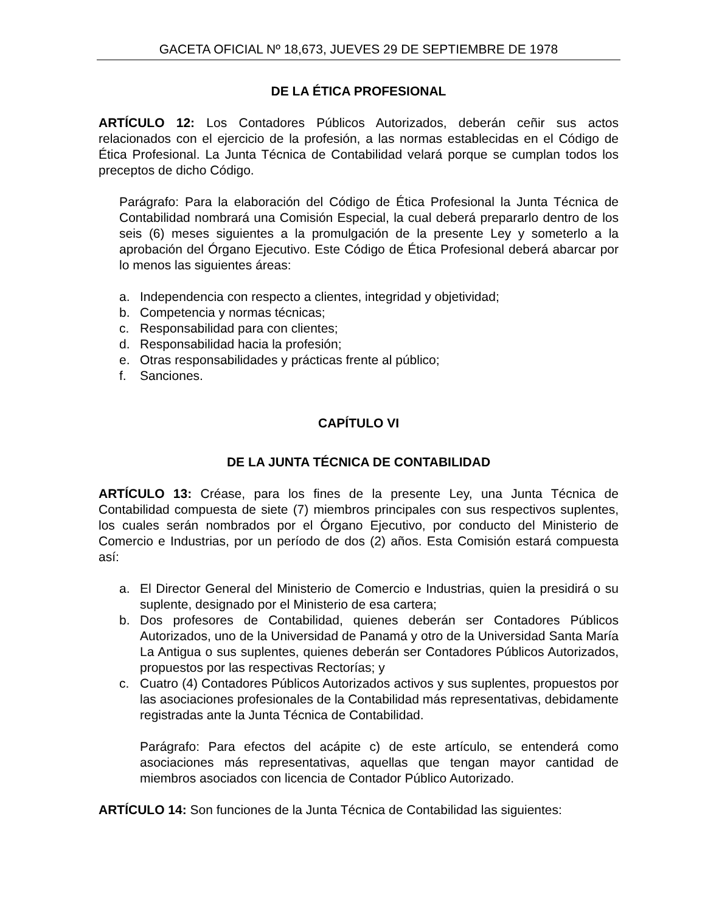GACETA OFICIAL Nº 18,673, JUEVES 29 DE SEPTIEMBRE DE 1978
DE LA ÉTICA PROFESIONAL
ARTÍCULO 12: Los Contadores Públicos Autorizados, deberán ceñir sus actos relacionados con el ejercicio de la profesión, a las normas establecidas en el Código de Ética Profesional. La Junta Técnica de Contabilidad velará porque se cumplan todos los preceptos de dicho Código.
Parágrafo: Para la elaboración del Código de Ética Profesional la Junta Técnica de Contabilidad nombrará una Comisión Especial, la cual deberá prepararlo dentro de los seis (6) meses siguientes a la promulgación de la presente Ley y someterlo a la aprobación del Órgano Ejecutivo. Este Código de Ética Profesional deberá abarcar por lo menos las siguientes áreas:
a. Independencia con respecto a clientes, integridad y objetividad;
b. Competencia y normas técnicas;
c. Responsabilidad para con clientes;
d. Responsabilidad hacia la profesión;
e. Otras responsabilidades y prácticas frente al público;
f. Sanciones.
CAPÍTULO VI
DE LA JUNTA TÉCNICA DE CONTABILIDAD
ARTÍCULO 13: Créase, para los fines de la presente Ley, una Junta Técnica de Contabilidad compuesta de siete (7) miembros principales con sus respectivos suplentes, los cuales serán nombrados por el Órgano Ejecutivo, por conducto del Ministerio de Comercio e Industrias, por un período de dos (2) años. Esta Comisión estará compuesta así:
a. El Director General del Ministerio de Comercio e Industrias, quien la presidirá o su suplente, designado por el Ministerio de esa cartera;
b. Dos profesores de Contabilidad, quienes deberán ser Contadores Públicos Autorizados, uno de la Universidad de Panamá y otro de la Universidad Santa María La Antigua o sus suplentes, quienes deberán ser Contadores Públicos Autorizados, propuestos por las respectivas Rectorías; y
c. Cuatro (4) Contadores Públicos Autorizados activos y sus suplentes, propuestos por las asociaciones profesionales de la Contabilidad más representativas, debidamente registradas ante la Junta Técnica de Contabilidad.
Parágrafo: Para efectos del acápite c) de este artículo, se entenderá como asociaciones más representativas, aquellas que tengan mayor cantidad de miembros asociados con licencia de Contador Público Autorizado.
ARTÍCULO 14: Son funciones de la Junta Técnica de Contabilidad las siguientes: